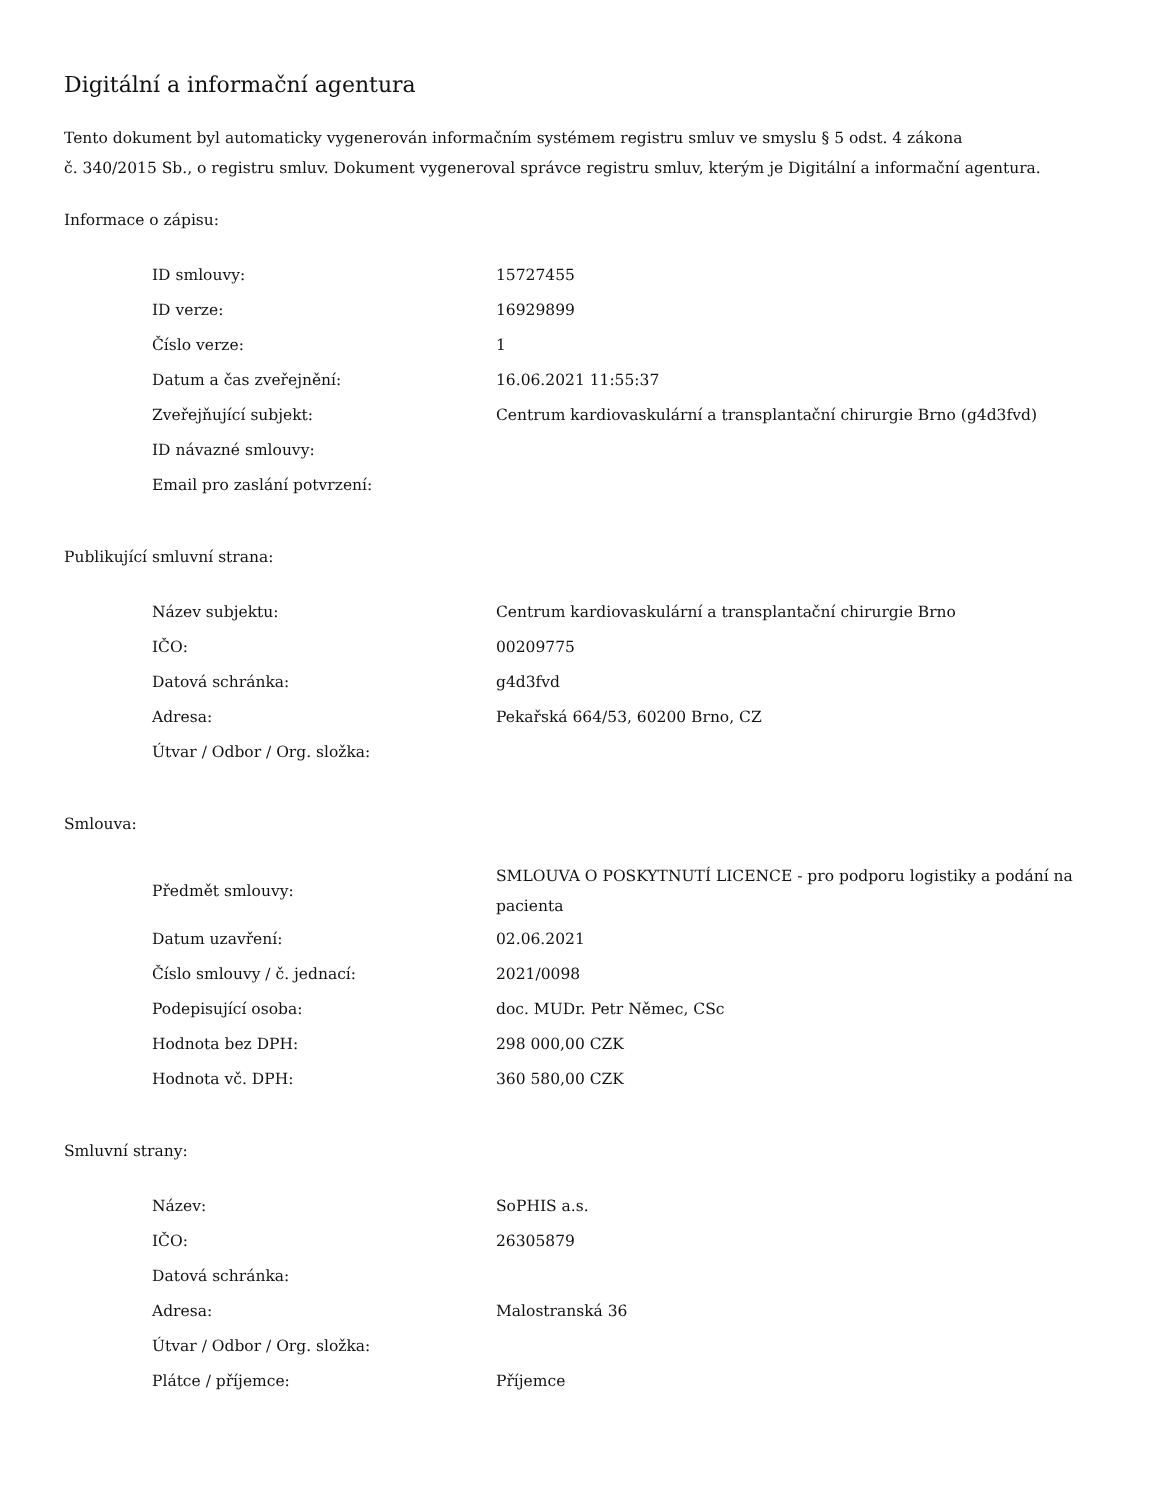Digitální a informační agentura
Tento dokument byl automaticky vygenerován informačním systémem registru smluv ve smyslu § 5 odst. 4 zákona
č. 340/2015 Sb., o registru smluv. Dokument vygeneroval správce registru smluv, kterým je Digitální a informační agentura.
Informace o zápisu:
| ID smlouvy: | 15727455 |
| ID verze: | 16929899 |
| Číslo verze: | 1 |
| Datum a čas zveřejnění: | 16.06.2021 11:55:37 |
| Zveřejňující subjekt: | Centrum kardiovaskulární a transplantační chirurgie Brno (g4d3fvd) |
| ID návazné smlouvy: | |
| Email pro zaslání potvrzení: | |
Publikující smluvní strana:
| Název subjektu: | Centrum kardiovaskulární a transplantační chirurgie Brno |
| IČO: | 00209775 |
| Datová schránka: | g4d3fvd |
| Adresa: | Pekařská 664/53, 60200 Brno, CZ |
| Útvar / Odbor / Org. složka: | |
Smlouva:
| Předmět smlouvy: | SMLOUVA O POSKYTNUTÍ LICENCE - pro podporu logistiky a podání na pacienta |
| Datum uzavření: | 02.06.2021 |
| Číslo smlouvy / č. jednací: | 2021/0098 |
| Podepisující osoba: | doc. MUDr. Petr Němec, CSc |
| Hodnota bez DPH: | 298 000,00 CZK |
| Hodnota vč. DPH: | 360 580,00 CZK |
Smluvní strany:
| Název: | SoPHIS a.s. |
| IČO: | 26305879 |
| Datová schránka: | |
| Adresa: | Malostranská 36 |
| Útvar / Odbor / Org. složka: | |
| Plátce / příjemce: | Příjemce |